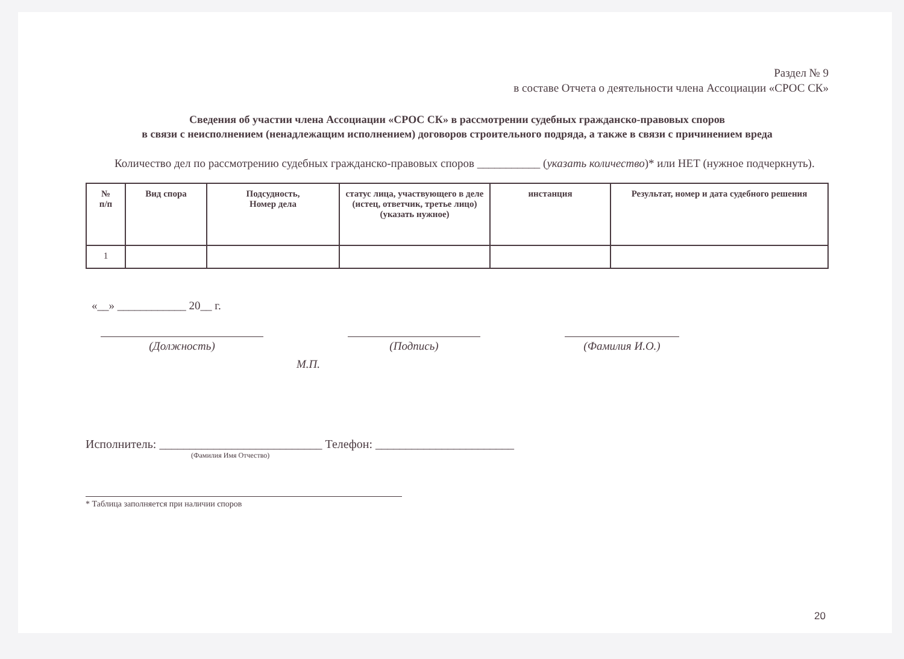Раздел № 9
в составе Отчета о деятельности члена Ассоциации «СРОС СК»
Сведения об участии члена Ассоциации «СРОС СК» в рассмотрении судебных гражданско-правовых споров
в связи с неисполнением (ненадлежащим исполнением) договоров строительного подряда, а также в связи с причинением вреда
Количество дел по рассмотрению судебных гражданско-правовых споров ___________ (указать количество)* или НЕТ (нужное подчеркнуть).
| № п/п | Вид спора | Подсудность, Номер дела | статус лица, участвующего в деле (истец, ответчик, третье лицо) (указать нужное) | инстанция | Результат, номер и дата судебного решения |
| --- | --- | --- | --- | --- | --- |
| 1 | | | | | |
«__» ____________ 20__ г.
(Должность) (Подпись) (Фамилия И.О.)
М.П.
Исполнитель: ___________________________ Телефон: _______________________
(Фамилия Имя Отчество)
* Таблица заполняется при наличии споров
20